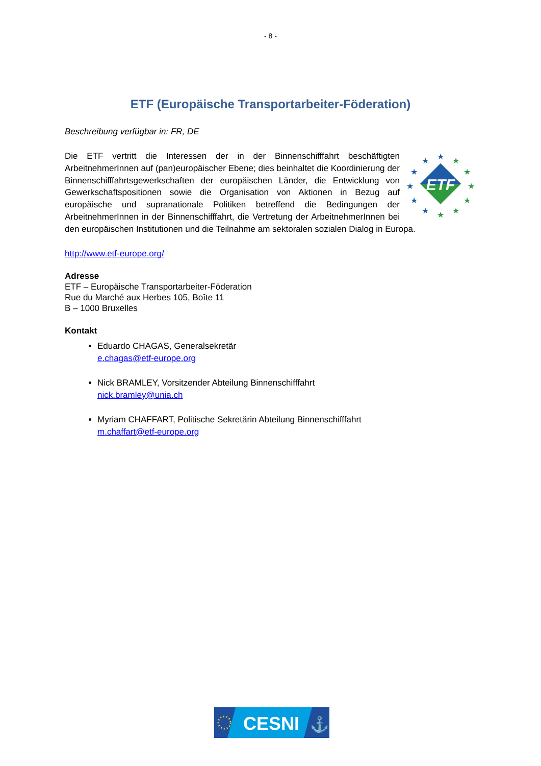- 8 -
ETF (Europäische Transportarbeiter-Föderation)
Beschreibung verfügbar in: FR, DE
ETF
★
★
★
★
★
★
★
★
★
★
★
★
Die ETF vertritt die Interessen der in der Binnenschifffahrt beschäftigten ArbeitnehmerInnen auf (pan)europäischer Ebene; dies beinhaltet die Koordinierung der Binnenschifffahrtsgewerkschaften der europäischen Länder, die Entwicklung von Gewerkschaftspositionen sowie die Organisation von Aktionen in Bezug auf europäische und supranationale Politiken betreffend die Bedingungen der ArbeitnehmerInnen in der Binnenschifffahrt, die Vertretung der ArbeitnehmerInnen bei den europäischen Institutionen und die Teilnahme am sektoralen sozialen Dialog in Europa.
http://www.etf-europe.org/
Adresse
ETF – Europäische Transportarbeiter-Föderation
Rue du Marché aux Herbes 105, Boîte 11
B – 1000 Bruxelles
Kontakt
Eduardo CHAGAS, Generalsekretär
e.chagas@etf-europe.org
Nick BRAMLEY, Vorsitzender Abteilung Binnenschifffahrt
nick.bramley@unia.ch
Myriam CHAFFART, Politische Sekretärin Abteilung Binnenschifffahrt
m.chaffart@etf-europe.org
CESNI
⚓